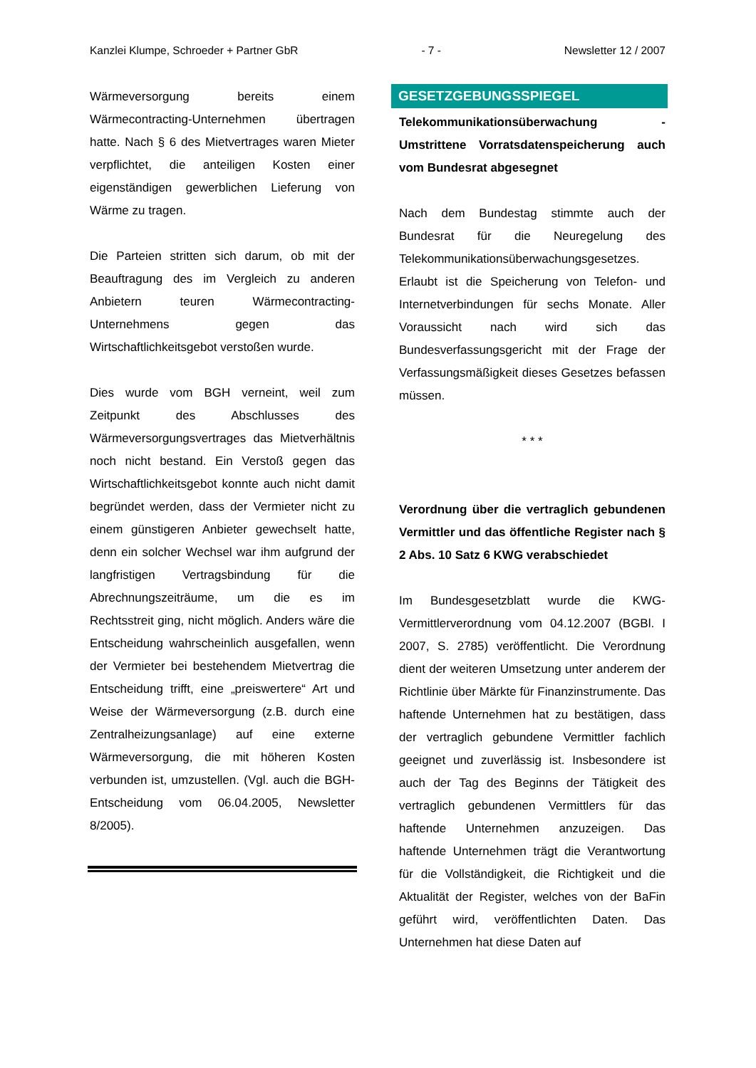Kanzlei Klumpe, Schroeder + Partner GbR - 7 - Newsletter 12 / 2007
Wärmeversorgung bereits einem Wärmecontracting-Unternehmen übertragen hatte. Nach § 6 des Mietvertrages waren Mieter verpflichtet, die anteiligen Kosten einer eigenständigen gewerblichen Lieferung von Wärme zu tragen.
Die Parteien stritten sich darum, ob mit der Beauftragung des im Vergleich zu anderen Anbietern teuren Wärmecontracting-Unternehmens gegen das Wirtschaftlichkeitsgebot verstoßen wurde.
Dies wurde vom BGH verneint, weil zum Zeitpunkt des Abschlusses des Wärmeversorgungsvertrages das Mietverhältnis noch nicht bestand. Ein Verstoß gegen das Wirtschaftlichkeitsgebot konnte auch nicht damit begründet werden, dass der Vermieter nicht zu einem günstigeren Anbieter gewechselt hatte, denn ein solcher Wechsel war ihm aufgrund der langfristigen Vertragsbindung für die Abrechnungszeiträume, um die es im Rechtsstreit ging, nicht möglich. Anders wäre die Entscheidung wahrscheinlich ausgefallen, wenn der Vermieter bei bestehendem Mietvertrag die Entscheidung trifft, eine „preiswertere“ Art und Weise der Wärmeversorgung (z.B. durch eine Zentralheizungsanlage) auf eine externe Wärmeversorgung, die mit höheren Kosten verbunden ist, umzustellen. (Vgl. auch die BGH-Entscheidung vom 06.04.2005, Newsletter 8/2005).
GESETZGEBUNGSSPIEGEL
Telekommunikationsüberwachung - Umstrittene Vorratsdatenspeicherung auch vom Bundesrat abgesegnet
Nach dem Bundestag stimmte auch der Bundesrat für die Neuregelung des Telekommunikationsüberwachungsgesetzes. Erlaubt ist die Speicherung von Telefon- und Internetverbindungen für sechs Monate. Aller Voraussicht nach wird sich das Bundesverfassungsgericht mit der Frage der Verfassungsmäßigkeit dieses Gesetzes befassen müssen.
* * *
Verordnung über die vertraglich gebundenen Vermittler und das öffentliche Register nach § 2 Abs. 10 Satz 6 KWG verabschiedet
Im Bundesgesetzblatt wurde die KWG-Vermittlerverordnung vom 04.12.2007 (BGBl. I 2007, S. 2785) veröffentlicht. Die Verordnung dient der weiteren Umsetzung unter anderem der Richtlinie über Märkte für Finanzinstrumente. Das haftende Unternehmen hat zu bestätigen, dass der vertraglich gebundene Vermittler fachlich geeignet und zuverlässig ist. Insbesondere ist auch der Tag des Beginns der Tätigkeit des vertraglich gebundenen Vermittlers für das haftende Unternehmen anzuzeigen. Das haftende Unternehmen trägt die Verantwortung für die Vollständigkeit, die Richtigkeit und die Aktualität der Register, welches von der BaFin geführt wird, veröffentlichten Daten. Das Unternehmen hat diese Daten auf